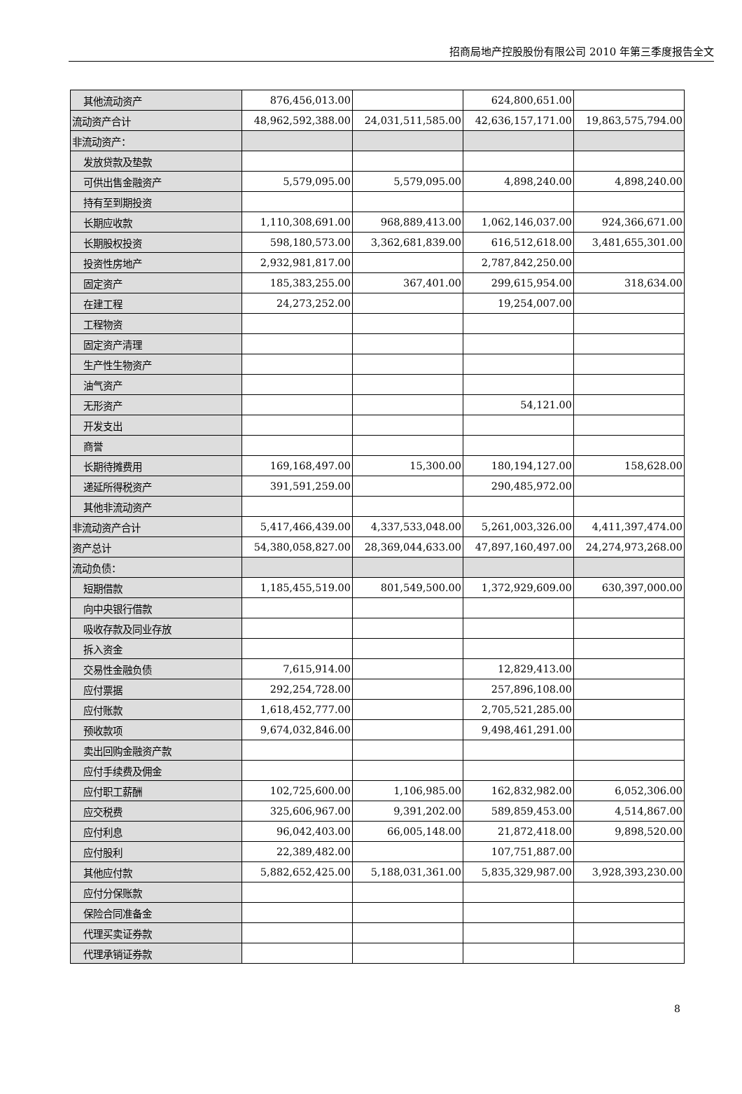招商局地产控股股份有限公司 2010 年第三季度报告全文
| 其他流动资产 | 876,456,013.00 | | 624,800,651.00 | |
| 流动资产合计 | 48,962,592,388.00 | 24,031,511,585.00 | 42,636,157,171.00 | 19,863,575,794.00 |
| 非流动资产： | | | | |
| 发放贷款及垫款 | | | | |
| 可供出售金融资产 | 5,579,095.00 | 5,579,095.00 | 4,898,240.00 | 4,898,240.00 |
| 持有至到期投资 | | | | |
| 长期应收款 | 1,110,308,691.00 | 968,889,413.00 | 1,062,146,037.00 | 924,366,671.00 |
| 长期股权投资 | 598,180,573.00 | 3,362,681,839.00 | 616,512,618.00 | 3,481,655,301.00 |
| 投资性房地产 | 2,932,981,817.00 | | 2,787,842,250.00 | |
| 固定资产 | 185,383,255.00 | 367,401.00 | 299,615,954.00 | 318,634.00 |
| 在建工程 | 24,273,252.00 | | 19,254,007.00 | |
| 工程物资 | | | | |
| 固定资产清理 | | | | |
| 生产性生物资产 | | | | |
| 油气资产 | | | | |
| 无形资产 | | | 54,121.00 | |
| 开发支出 | | | | |
| 商誉 | | | | |
| 长期待摊费用 | 169,168,497.00 | 15,300.00 | 180,194,127.00 | 158,628.00 |
| 递延所得税资产 | 391,591,259.00 | | 290,485,972.00 | |
| 其他非流动资产 | | | | |
| 非流动资产合计 | 5,417,466,439.00 | 4,337,533,048.00 | 5,261,003,326.00 | 4,411,397,474.00 |
| 资产总计 | 54,380,058,827.00 | 28,369,044,633.00 | 47,897,160,497.00 | 24,274,973,268.00 |
| 流动负债： | | | | |
| 短期借款 | 1,185,455,519.00 | 801,549,500.00 | 1,372,929,609.00 | 630,397,000.00 |
| 向中央银行借款 | | | | |
| 吸收存款及同业存放 | | | | |
| 拆入资金 | | | | |
| 交易性金融负债 | 7,615,914.00 | | 12,829,413.00 | |
| 应付票据 | 292,254,728.00 | | 257,896,108.00 | |
| 应付账款 | 1,618,452,777.00 | | 2,705,521,285.00 | |
| 预收款项 | 9,674,032,846.00 | | 9,498,461,291.00 | |
| 卖出回购金融资产款 | | | | |
| 应付手续费及佣金 | | | | |
| 应付职工薪酬 | 102,725,600.00 | 1,106,985.00 | 162,832,982.00 | 6,052,306.00 |
| 应交税费 | 325,606,967.00 | 9,391,202.00 | 589,859,453.00 | 4,514,867.00 |
| 应付利息 | 96,042,403.00 | 66,005,148.00 | 21,872,418.00 | 9,898,520.00 |
| 应付股利 | 22,389,482.00 | | 107,751,887.00 | |
| 其他应付款 | 5,882,652,425.00 | 5,188,031,361.00 | 5,835,329,987.00 | 3,928,393,230.00 |
| 应付分保账款 | | | | |
| 保险合同准备金 | | | | |
| 代理买卖证券款 | | | | |
| 代理承销证券款 | | | | |
8